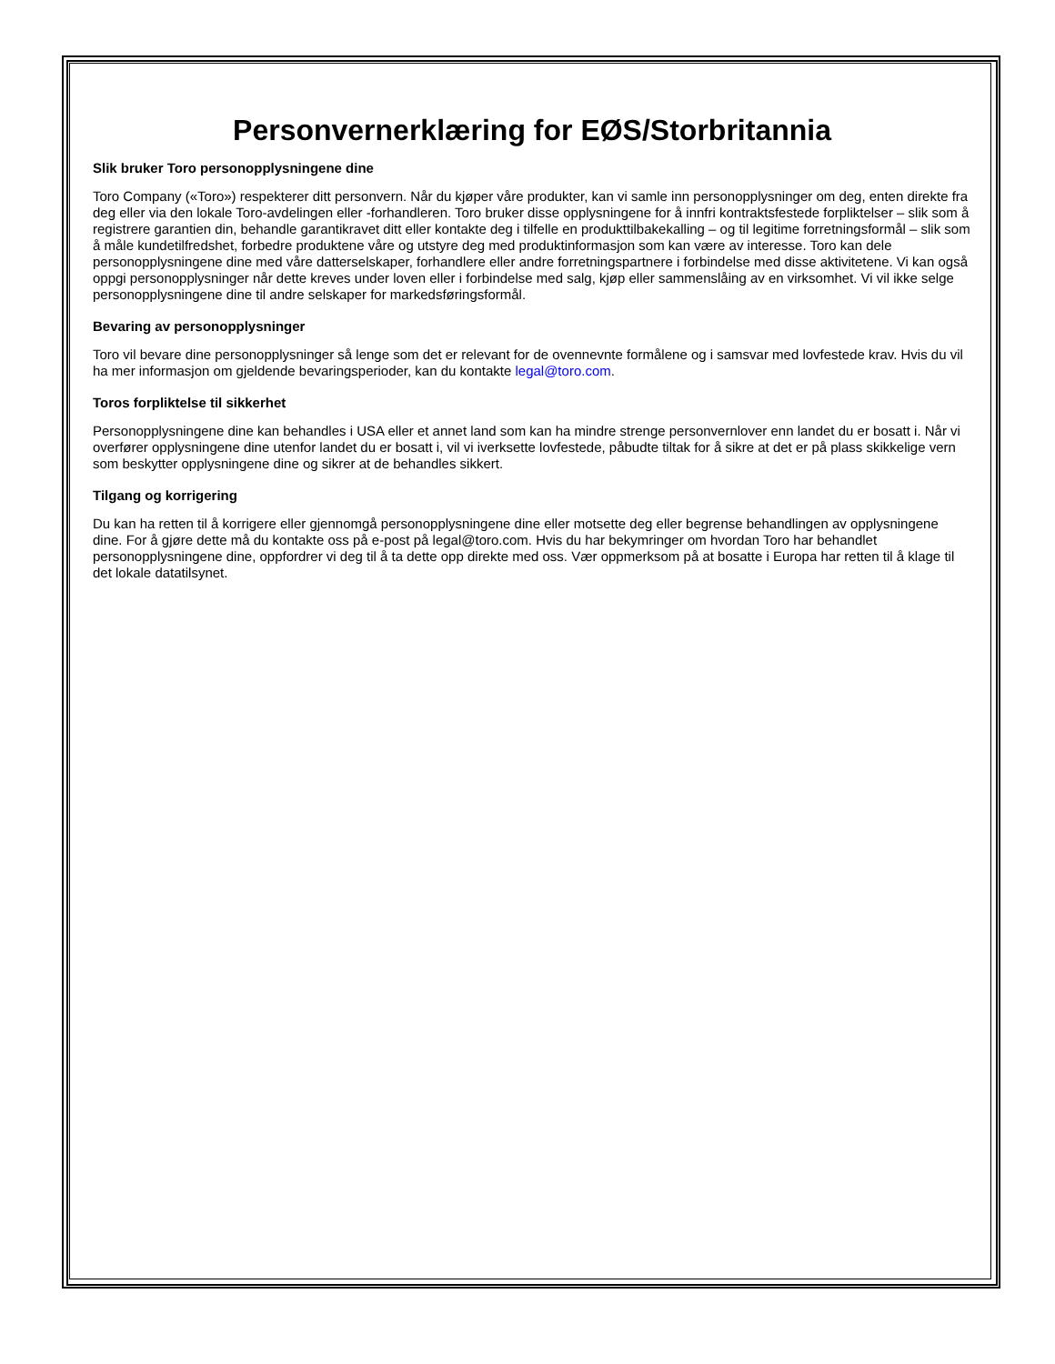Personvernerklæring for EØS/Storbritannia
Slik bruker Toro personopplysningene dine
Toro Company («Toro») respekterer ditt personvern. Når du kjøper våre produkter, kan vi samle inn personopplysninger om deg, enten direkte fra deg eller via den lokale Toro-avdelingen eller -forhandleren. Toro bruker disse opplysningene for å innfri kontraktsfestede forpliktelser – slik som å registrere garantien din, behandle garantikravet ditt eller kontakte deg i tilfelle en produkttilbakekalling – og til legitime forretningsformål – slik som å måle kundetilfredshet, forbedre produktene våre og utstyre deg med produktinformasjon som kan være av interesse. Toro kan dele personopplysningene dine med våre datterselskaper, forhandlere eller andre forretningspartnere i forbindelse med disse aktivitetene. Vi kan også oppgi personopplysninger når dette kreves under loven eller i forbindelse med salg, kjøp eller sammenslåing av en virksomhet. Vi vil ikke selge personopplysningene dine til andre selskaper for markedsføringsformål.
Bevaring av personopplysninger
Toro vil bevare dine personopplysninger så lenge som det er relevant for de ovennevnte formålene og i samsvar med lovfestede krav. Hvis du vil ha mer informasjon om gjeldende bevaringsperioder, kan du kontakte legal@toro.com.
Toros forpliktelse til sikkerhet
Personopplysningene dine kan behandles i USA eller et annet land som kan ha mindre strenge personvernlover enn landet du er bosatt i. Når vi overfører opplysningene dine utenfor landet du er bosatt i, vil vi iverksette lovfestede, påbudte tiltak for å sikre at det er på plass skikkelige vern som beskytter opplysningene dine og sikrer at de behandles sikkert.
Tilgang og korrigering
Du kan ha retten til å korrigere eller gjennomgå personopplysningene dine eller motsette deg eller begrense behandlingen av opplysningene dine. For å gjøre dette må du kontakte oss på e-post på legal@toro.com. Hvis du har bekymringer om hvordan Toro har behandlet personopplysningene dine, oppfordrer vi deg til å ta dette opp direkte med oss. Vær oppmerksom på at bosatte i Europa har retten til å klage til det lokale datatilsynet.